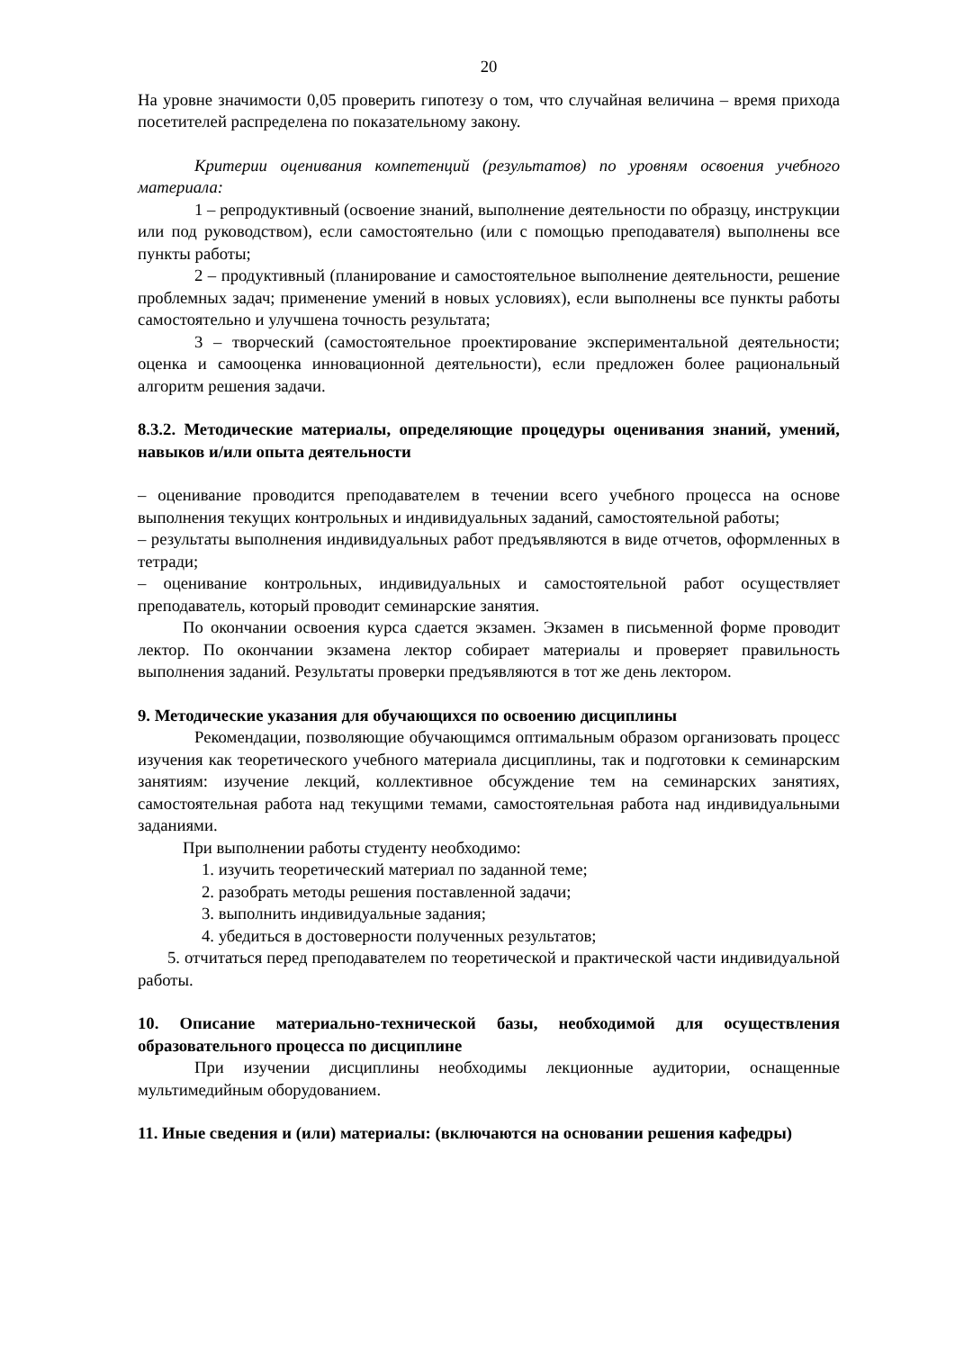20
На уровне значимости 0,05 проверить гипотезу о том, что случайная величина – время прихода посетителей распределена по показательному закону.
Критерии оценивания компетенций (результатов) по уровням освоения учебного материала:
1 – репродуктивный (освоение знаний, выполнение деятельности по образцу, инструкции или под руководством), если самостоятельно (или с помощью преподавателя) выполнены все пункты работы;
2 – продуктивный (планирование и самостоятельное выполнение деятельности, решение проблемных задач; применение умений в новых условиях), если выполнены все пункты работы самостоятельно и улучшена точность результата;
3 – творческий (самостоятельное проектирование экспериментальной деятельности; оценка и самооценка инновационной деятельности), если предложен более рациональный алгоритм решения задачи.
8.3.2. Методические материалы, определяющие процедуры оценивания знаний, умений, навыков и/или опыта деятельности
– оценивание проводится преподавателем в течении всего учебного процесса на основе выполнения текущих контрольных и индивидуальных заданий, самостоятельной работы;
– результаты выполнения индивидуальных работ предъявляются в виде отчетов, оформленных в тетради;
– оценивание контрольных, индивидуальных и самостоятельной работ осуществляет преподаватель, который проводит семинарские занятия.
По окончании освоения курса сдается экзамен. Экзамен в письменной форме проводит лектор. По окончании экзамена лектор собирает материалы и проверяет правильность выполнения заданий. Результаты проверки предъявляются в тот же день лектором.
9. Методические указания для обучающихся по освоению дисциплины
Рекомендации, позволяющие обучающимся оптимальным образом организовать процесс изучения как теоретического учебного материала дисциплины, так и подготовки к семинарским занятиям: изучение лекций, коллективное обсуждение тем на семинарских занятиях, самостоятельная работа над текущими темами, самостоятельная работа над индивидуальными заданиями.
При выполнении работы студенту необходимо:
1. изучить теоретический материал по заданной теме;
2. разобрать методы решения поставленной задачи;
3. выполнить индивидуальные задания;
4. убедиться в достоверности полученных результатов;
5. отчитаться перед преподавателем по теоретической и практической части индивидуальной работы.
10. Описание материально-технической базы, необходимой для осуществления образовательного процесса по дисциплине
При изучении дисциплины необходимы лекционные аудитории, оснащенные мультимедийным оборудованием.
11. Иные сведения и (или) материалы: (включаются на основании решения кафедры)